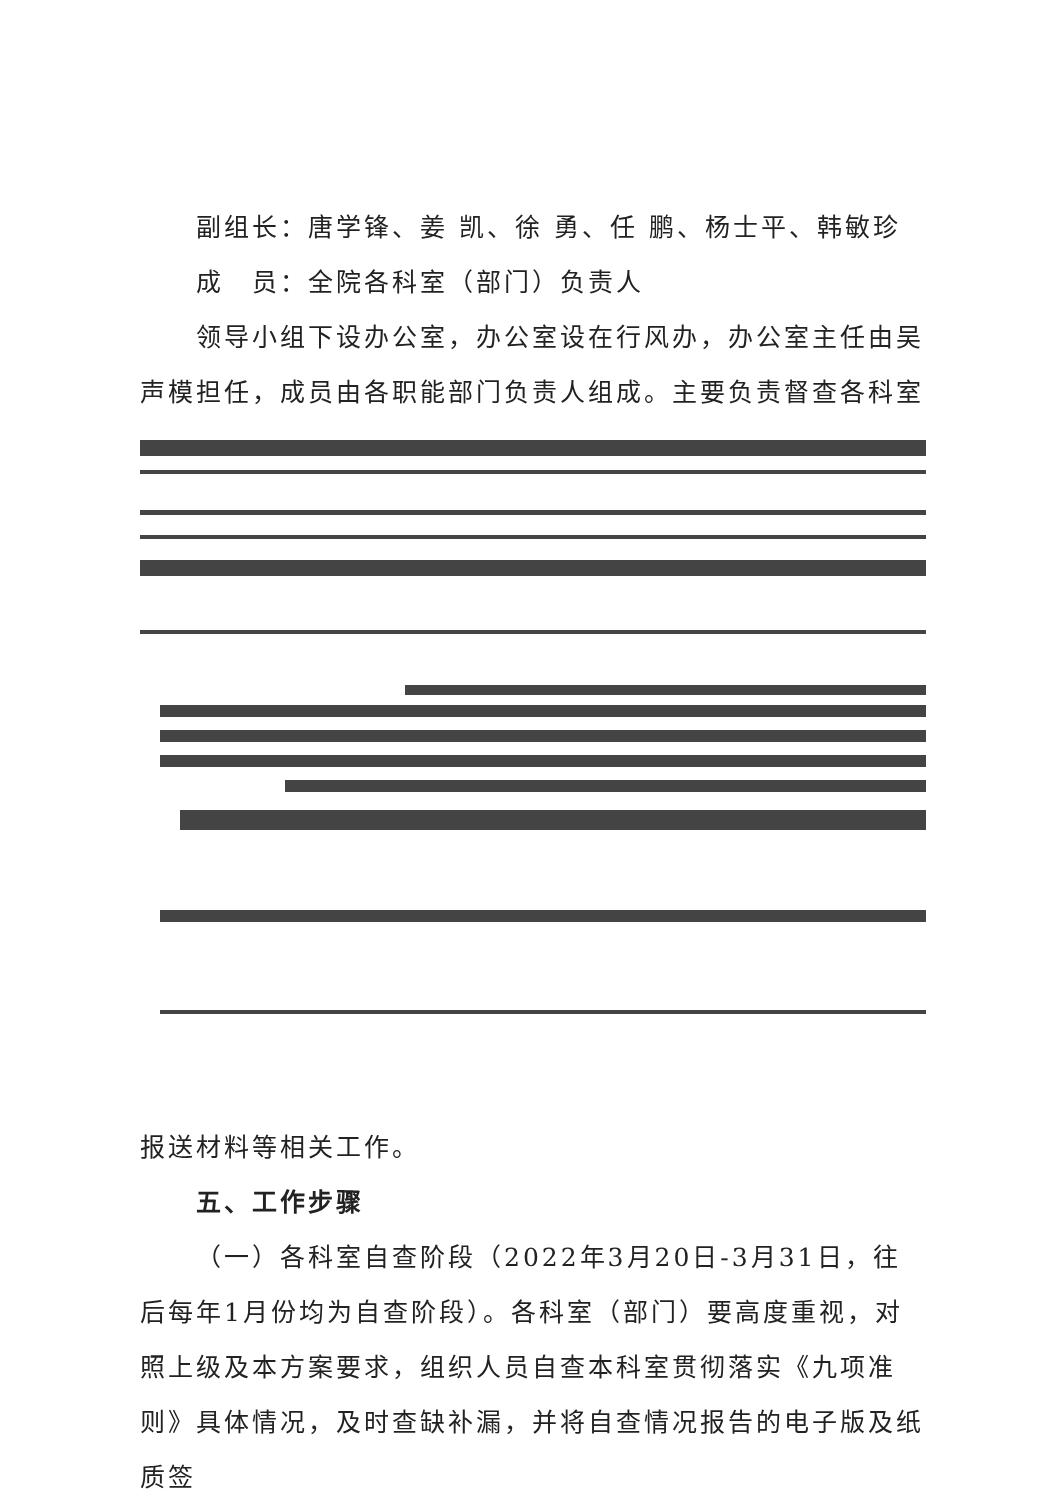副组长：唐学锋、姜 凯、徐 勇、任 鹏、杨士平、韩敏珍
成　员：全院各科室（部门）负责人
领导小组下设办公室，办公室设在行风办，办公室主任由吴声模担任，成员由各职能部门负责人组成。主要负责督查各科室
报送材料等相关工作。
五、工作步骤
（一）各科室自查阶段（2022年3月20日-3月31日，往后每年1月份均为自查阶段）。各科室（部门）要高度重视，对照上级及本方案要求，组织人员自查本科室贯彻落实《九项准则》具体情况，及时查缺补漏，并将自查情况报告的电子版及纸质签